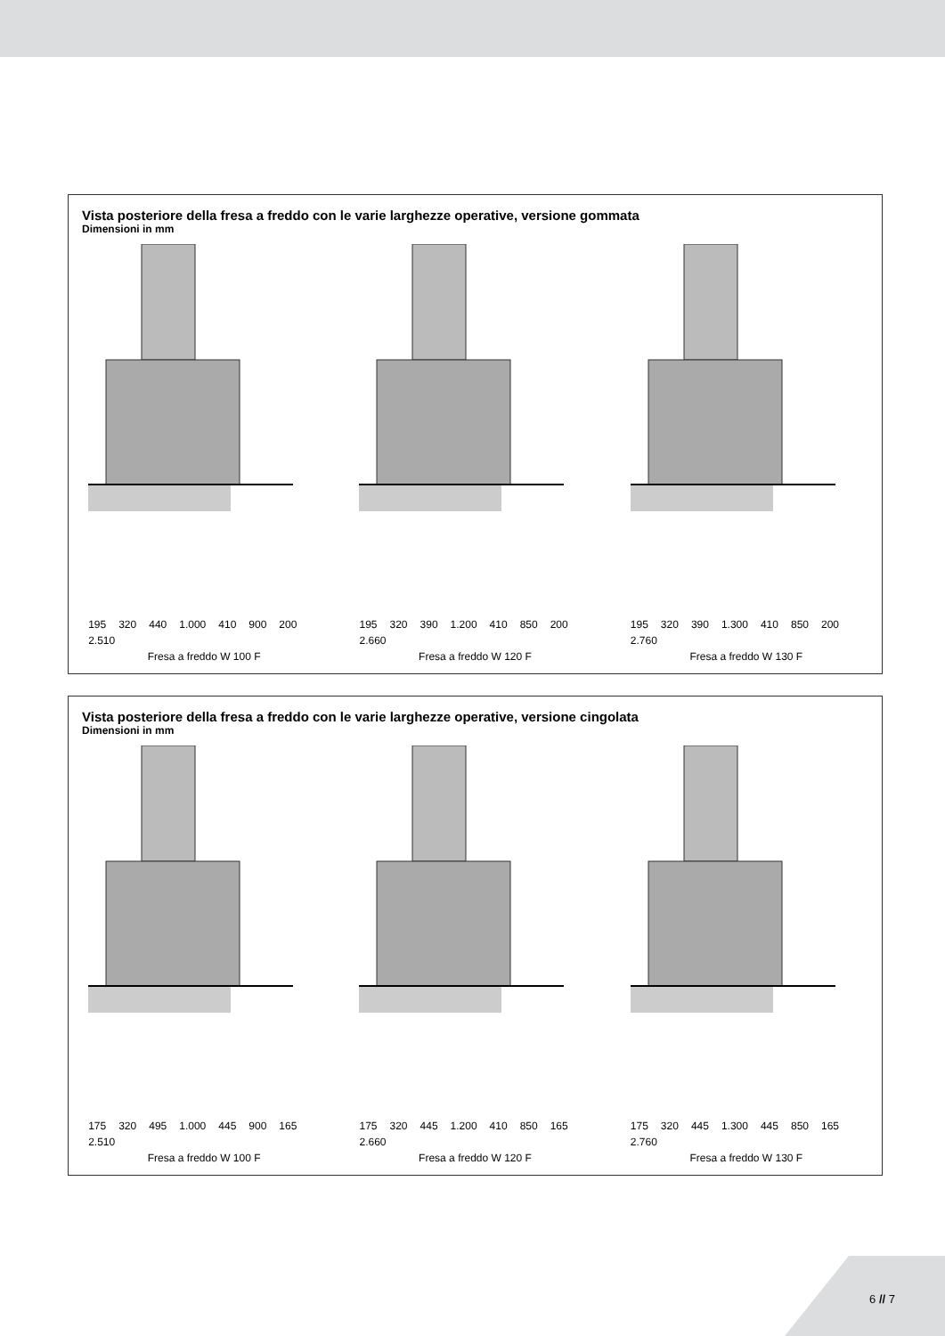Vista posteriore della fresa a freddo con le varie larghezze operative, versione gommata
Dimensioni in mm
195 320 440 1.000 410 900 200 2.510
Fresa a freddo W 100 F
195 320 390 1.200 410 850 200 2.660
Fresa a freddo W 120 F
195 320 390 1.300 410 850 200 2.760
Fresa a freddo W 130 F
Vista posteriore della fresa a freddo con le varie larghezze operative, versione cingolata
Dimensioni in mm
175 320 495 1.000 445 900 165 2.510
Fresa a freddo W 100 F
175 320 445 1.200 410 850 165 2.660
Fresa a freddo W 120 F
175 320 445 1.300 445 850 165 2.760
Fresa a freddo W 130 F
6 // 7